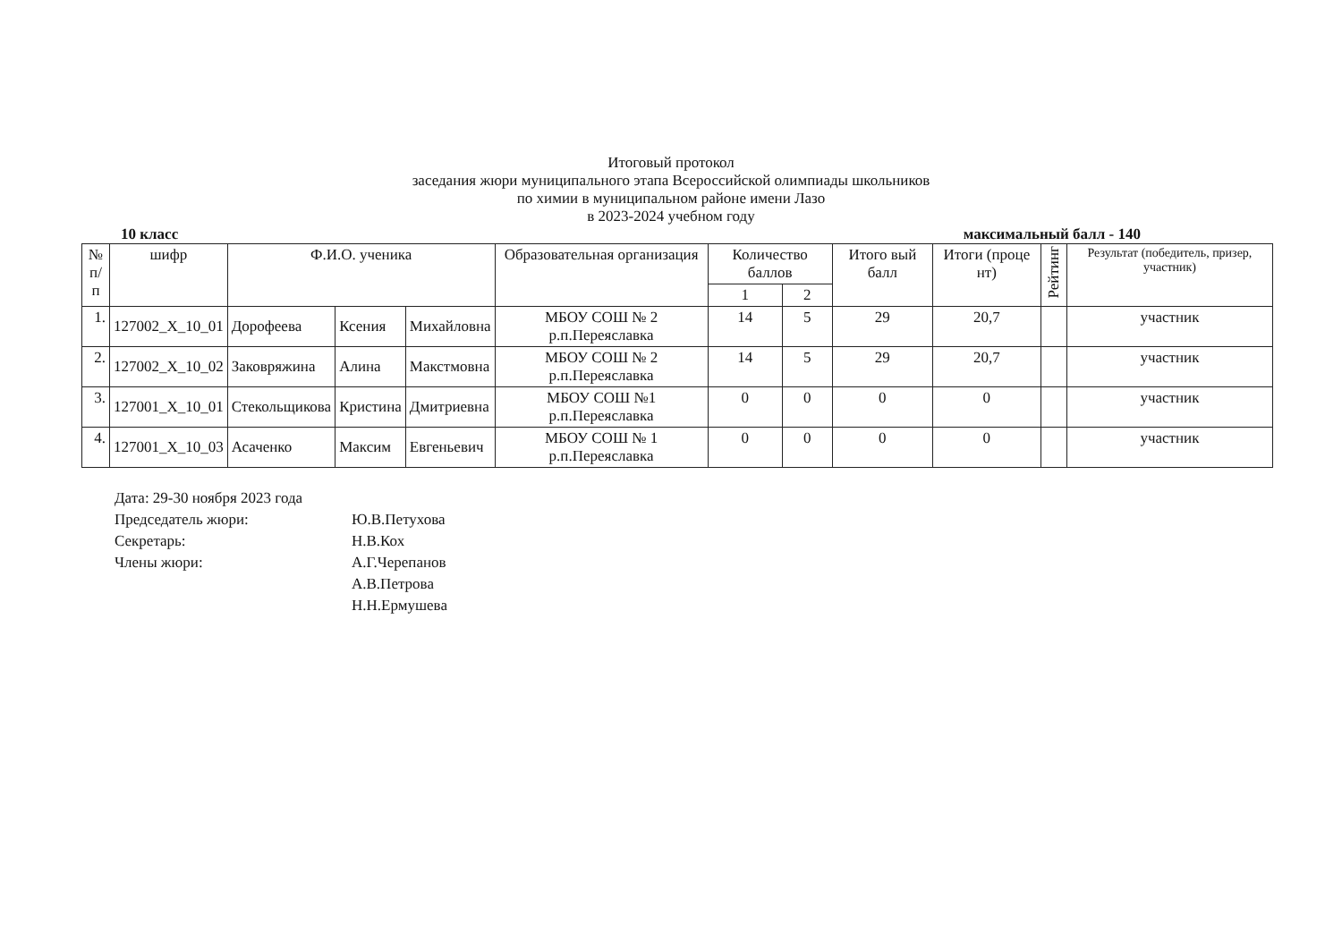Итоговый протокол
заседания жюри муниципального этапа Всероссийской олимпиады школьников
по химии в муниципальном районе имени Лазо
в 2023-2024 учебном году
10 класс максимальный балл - 140
| № п/п | шифр | Ф.И.О. ученика | | | Образовательная организация | Количество баллов | | Итого вый балл | Итоги (проце нт) | Рейтинг | Результат (победитель, призер, участник) |
| --- | --- | --- | --- | --- | --- | --- | --- | --- | --- | --- | --- |
| | | | | | | 1 | 2 | | | | |
| 1. | 127002_X_10_01 | Дорофеева | Ксения | Михайловна | МБОУ СОШ № 2 р.п.Переяславка | 14 | 5 | 29 | 20,7 | | участник |
| 2. | 127002_X_10_02 | Заковряжина | Алина | Макстмовна | МБОУ СОШ № 2 р.п.Переяславка | 14 | 5 | 29 | 20,7 | | участник |
| 3. | 127001_X_10_01 | Стекольщикова | Кристина | Дмитриевна | МБОУ СОШ №1 р.п.Переяславка | 0 | 0 | 0 | 0 | | участник |
| 4. | 127001_X_10_03 | Асаченко | Максим | Евгеньевич | МБОУ СОШ № 1 р.п.Переяславка | 0 | 0 | 0 | 0 | | участник |
Дата: 29-30 ноября 2023 года
Председатель жюри: Ю.В.Петухова
Секретарь: Н.В.Кох
Члены жюри: А.Г.Черепанов
А.В.Петрова
Н.Н.Ермушева